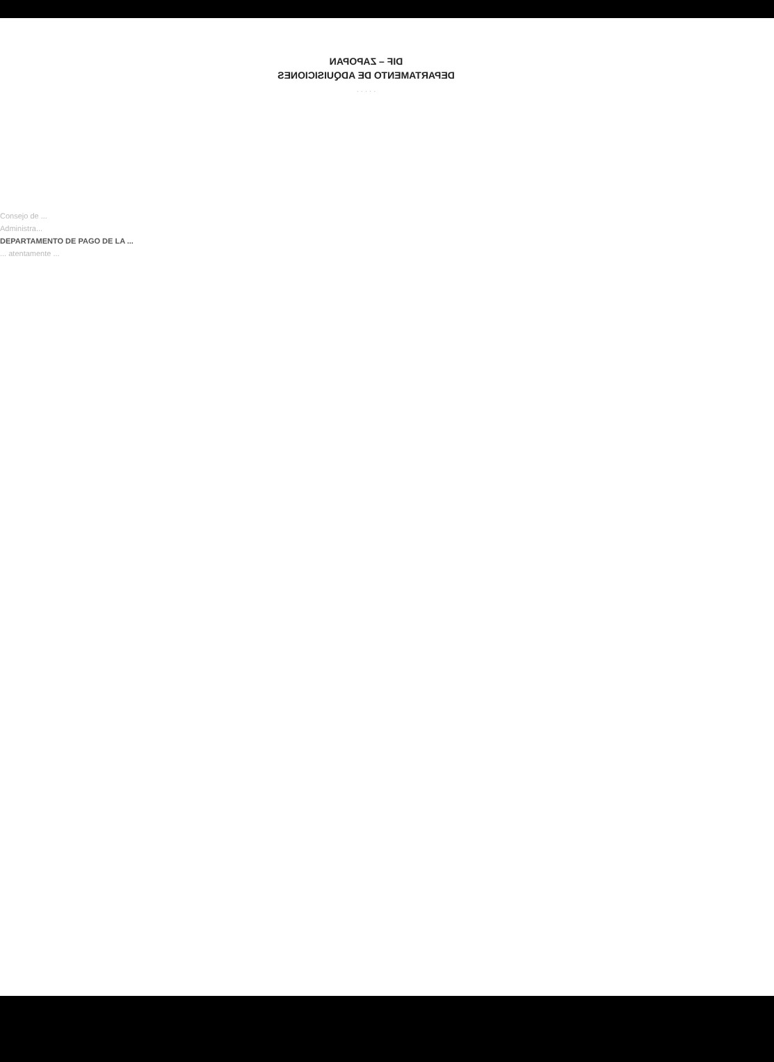DIF – ZAPOPAN
DEPARTAMENTO DE ADQUISICIONES
. . . . .
Consejo de ...
Administra...
DEPARTAMENTO DE PAGO DE LA ...
... atentamente ...